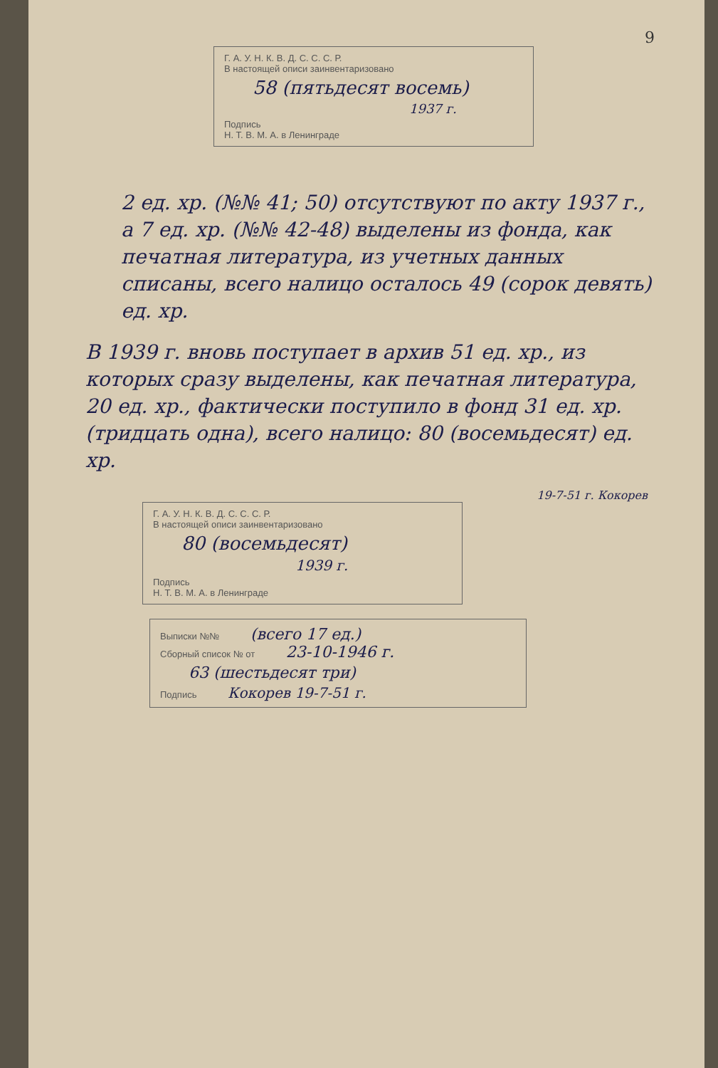9
Г. А. У. Н. К. В. Д. С. С. С. Р.
В настоящей описи заинвентаризовано
58 (пятьдесят восемь)
1937 г.
Подпись
Н. Т. В. М. А. в Ленинграде
2 ед. хр. (№№ 41; 50) отсутствуют по акту 1937 г., а 7 ед. хр. (№№ 42-48) выделены из фонда, как печатная литература, из учетных данных списаны, всего налицо осталось 49 (сорок девять) ед. хр.
В 1939 г. вновь поступает в архив 51 ед. хр., из которых сразу выделены, как печатная литература, 20 ед. хр., фактически поступило в фонд 31 ед. хр. (тридцать одна), всего налицо: 80 (восемьдесят) ед. хр.
19-7-51 г. Кокорев
Г. А. У. Н. К. В. Д. С. С. С. Р.
В настоящей описи заинвентаризовано
80 (восемьдесят)
1939 г.
Подпись
Н. Т. В. М. А. в Ленинграде
Выписки №№ (всего 17 ед.)
Сборный список № от 23-10-1946 г.
63 (шестьдесят три)
Подпись Кокорев 19-7-51 г.